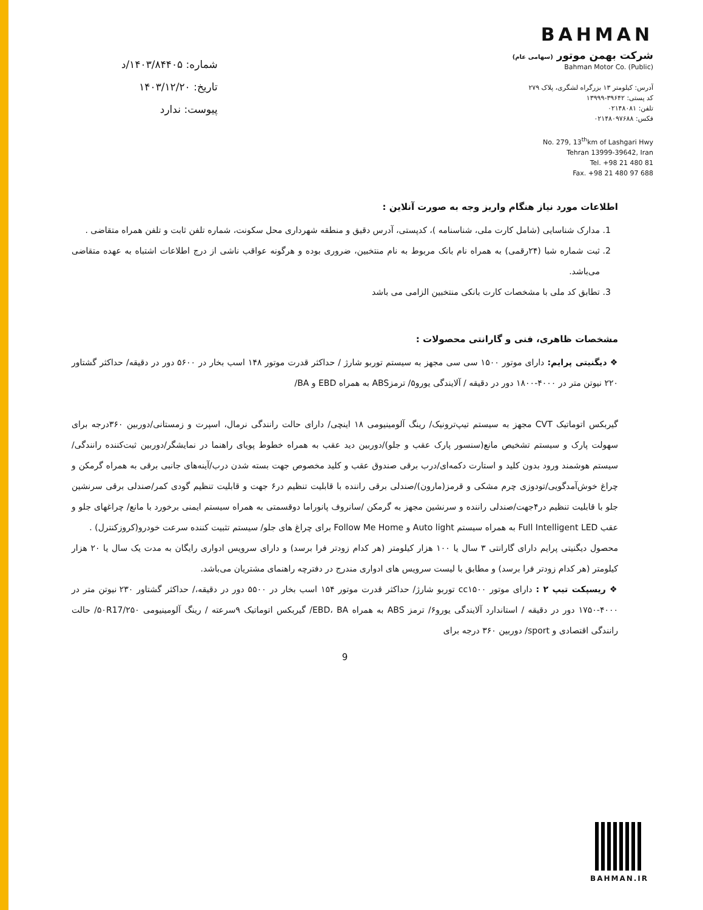شماره: ۱۴۰۳/۸۴۴۰۵/د
تاریخ: ۱۴۰۳/۱۲/۲۰
پیوست: ندارد
BAHMAN
شرکت بهمن موتور (سهامی عام)
Bahman Motor Co. (Public)
آدرس: کیلومتر ۱۳ بزرگراه لشگری، پلاک ۲۷۹
کد پستی: ۳۹۶۴۲-۱۳۹۹۹
تلفن: ۰۲۱۴۸۰۸۱
فکس: ۰۲۱۴۸۰۹۷۶۸۸
No. 279, 13<sup>th</sup>km of Lashgari Hwy
Tehran 13999-39642, Iran
Tel. +98 21 480 81
Fax. +98 21 480 97 688
اطلاعات مورد نیاز هنگام واریز وجه به صورت آنلاین :
1. مدارک شناسایی (شامل کارت ملی، شناسنامه )، کدپستی، آدرس دقیق و منطقه شهرداری محل سکونت، شماره تلفن ثابت و تلفن همراه متقاضی .
2. ثبت شماره شبا (۲۴رقمی) به همراه نام بانک مربوط به نام منتخبین، ضروری بوده و هرگونه عواقب ناشی از درج اطلاعات اشتباه به عهده متقاضی می‌باشد.
3. تطابق کد ملی با مشخصات کارت بانکی منتخبین الزامی می باشد
مشخصات ظاهری، فنی و گارانتی محصولات :
❖ دیگنیتی پرایم: دارای موتور ۱۵۰۰ سی سی مجهز به سیستم توربو شارژ / حداکثر قدرت موتور ۱۴۸ اسب بخار در ۵۶۰۰ دور در دقیقه/ حداکثر گشتاور ۲۲۰ نیوتن متر در ۴۰۰۰-۱۸۰۰ دور در دقیقه / آلایندگی یورو۵/ ترمزABS به همراه EBD و BA/
گیربکس اتوماتیک CVT مجهز به سیستم تیپ‌ترونیک/ رینگ آلومینیومی ۱۸ اینچی/ دارای حالت رانندگی نرمال، اسپرت و زمستانی/دوربین ۳۶۰درجه برای سهولت پارک و سیستم تشخیص مانع(سنسور پارک عقب و جلو)/دوربین دید عقب به همراه خطوط پویای راهنما در نمایشگر/دوربین ثبت‌کننده رانندگی/سیستم هوشمند ورود بدون کلید و استارت دکمه‌ای/درب برقی صندوق عقب و کلید مخصوص جهت بسته شدن درب/آینه‌های جانبی برقی به همراه گرمکن و چراغ خوش‌آمدگویی/تودوزی چرم مشکی و قرمز(مارون)/صندلی برقی راننده با قابلیت تنظیم در۶ جهت و قابلیت تنظیم گودی کمر/صندلی برقی سرنشین جلو با قابلیت تنظیم در۴جهت/صندلی راننده و سرنشین مجهز به گرمکن /سانروف پانوراما دوقسمتی به همراه سیستم ایمنی برخورد با مانع/ چراغهای جلو و عقب Full Intelligent LED به همراه سیستم Auto light و Follow Me Home برای چراغ های جلو/ سیستم تثبیت کننده سرعت خودرو(کروزکنترل) .
محصول دیگنیتی پرایم دارای گارانتی ۳ سال یا ۱۰۰ هزار کیلومتر (هر کدام زودتر فرا برسد) و دارای سرویس ادواری رایگان به مدت یک سال یا ۲۰ هزار کیلومتر (هر کدام زودتر فرا برسد) و مطابق با لیست سرویس های ادواری مندرج در دفترچه راهنمای مشتریان می‌باشد.
❖ ریسپکت تیپ ۲ : دارای موتور cc۱۵۰۰ توربو شارژ/ حداکثر قدرت موتور ۱۵۴ اسب بخار در ۵۵۰۰ دور در دقیقه،/ حداکثر گشتاور ۲۳۰ نیوتن متر در ۴۰۰۰-۱۷۵۰ دور در دقیقه / استاندارد آلایندگی یورو۶/ ترمز ABS به همراه EBD، BA/ گیربکس اتوماتیک ۹سرعته / رینگ آلومینیومی ۵۰R17/۲۵۰/ حالت رانندگی اقتصادی و sport/ دوربین ۳۶۰ درجه برای
9
BAHMAN.IR